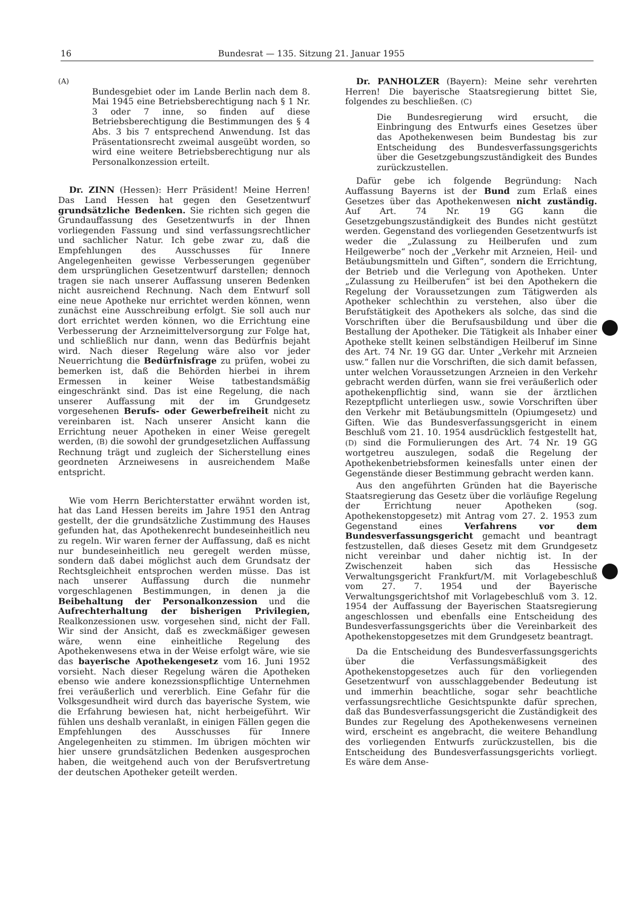16 Bundesrat — 135. Sitzung 21. Januar 1955
(A)
Bundesgebiet oder im Lande Berlin nach dem 8. Mai 1945 eine Betriebsberechtigung nach § 1 Nr. 3 oder 7 inne, so finden auf diese Betriebsberechtigung die Bestimmungen des § 4 Abs. 3 bis 7 entsprechend Anwendung. Ist das Präsentationsrecht zweimal ausgeübt worden, so wird eine weitere Betriebsberechtigung nur als Personalkonzession erteilt.
Dr. ZINN (Hessen): Herr Präsident! Meine Herren! Das Land Hessen hat gegen den Gesetzentwurf grundsätzliche Bedenken. Sie richten sich gegen die Grundauffassung des Gesetzentwurfs in der Ihnen vorliegenden Fassung und sind verfassungsrechtlicher und sachlicher Natur. Ich gebe zwar zu, daß die Empfehlungen des Ausschusses für Innere Angelegenheiten gewisse Verbesserungen gegenüber dem ursprünglichen Gesetzentwurf darstellen; dennoch tragen sie nach unserer Auffassung unseren Bedenken nicht ausreichend Rechnung. Nach dem Entwurf soll eine neue Apotheke nur errichtet werden können, wenn zunächst eine Ausschreibung erfolgt. Sie soll auch nur dort errichtet werden können, wo die Errichtung eine Verbesserung der Arzneimittelversorgung zur Folge hat, und schließlich nur dann, wenn das Bedürfnis bejaht wird. Nach dieser Regelung wäre also vor jeder Neuerrichtung die Bedürfnisfrage zu prüfen, wobei zu bemerken ist, daß die Behörden hierbei in ihrem Ermessen in keiner Weise tatbestandsmäßig eingeschränkt sind. Das ist eine Regelung, die nach unserer Auffassung mit der im Grundgesetz vorgesehenen Berufs- oder Gewerbefreiheit nicht zu vereinbaren ist. Nach unserer Ansicht kann die Errichtung neuer Apotheken in einer Weise geregelt werden, (B) die sowohl der grundgesetzlichen Auffassung Rechnung trägt und zugleich der Sicherstellung eines geordneten Arzneiwesens in ausreichendem Maße entspricht.
Wie vom Herrn Berichterstatter erwähnt worden ist, hat das Land Hessen bereits im Jahre 1951 den Antrag gestellt, der die grundsätzliche Zustimmung des Hauses gefunden hat, das Apothekenrecht bundeseinheitlich neu zu regeln. Wir waren ferner der Auffassung, daß es nicht nur bundeseinheitlich neu geregelt werden müsse, sondern daß dabei möglichst auch dem Grundsatz der Rechtsgleichheit entsprochen werden müsse. Das ist nach unserer Auffassung durch die nunmehr vorgeschlagenen Bestimmungen, in denen ja die Beibehaltung der Personalkonzession und die Aufrechterhaltung der bisherigen Privilegien, Realkonzessionen usw. vorgesehen sind, nicht der Fall. Wir sind der Ansicht, daß es zweckmäßiger gewesen wäre, wenn eine einheitliche Regelung des Apothekenwesens etwa in der Weise erfolgt wäre, wie sie das bayerische Apothekengesetz vom 16. Juni 1952 vorsieht. Nach dieser Regelung wären die Apotheken ebenso wie andere konezssionspflichtige Unternehmen frei veräußerlich und vererblich. Eine Gefahr für die Volksgesundheit wird durch das bayerische System, wie die Erfahrung bewiesen hat, nicht herbeigeführt. Wir fühlen uns deshalb veranlaßt, in einigen Fällen gegen die Empfehlungen des Ausschusses für Innere Angelegenheiten zu stimmen. Im übrigen möchten wir hier unsere grundsätzlichen Bedenken ausgesprochen haben, die weitgehend auch von der Berufsvertretung der deutschen Apotheker geteilt werden.
Dr. PANHOLZER (Bayern): Meine sehr verehrten Herren! Die bayerische Staatsregierung bittet Sie, folgendes zu beschließen. (C)
Die Bundesregierung wird ersucht, die Einbringung des Entwurfs eines Gesetzes über das Apothekenwesen beim Bundestag bis zur Entscheidung des Bundesverfassungsgerichts über die Gesetzgebungszuständigkeit des Bundes zurückzustellen.
Dafür gebe ich folgende Begründung: Nach Auffassung Bayerns ist der Bund zum Erlaß eines Gesetzes über das Apothekenwesen nicht zuständig. Auf Art. 74 Nr. 19 GG kann die Gesetzgebungszuständigkeit des Bundes nicht gestützt werden. Gegenstand des vorliegenden Gesetzentwurfs ist weder die „Zulassung zu Heilberufen und zum Heilgewerbe“ noch der „Verkehr mit Arzneien, Heil- und Betäubungsmitteln und Giften“, sondern die Errichtung, der Betrieb und die Verlegung von Apotheken. Unter „Zulassung zu Heilberufen“ ist bei den Apothekern die Regelung der Voraussetzungen zum Tätigwerden als Apotheker schlechthin zu verstehen, also über die Berufstätigkeit des Apothekers als solche, das sind die Vorschriften über die Berufsausbildung und über die Bestallung der Apotheker. Die Tätigkeit als Inhaber einer Apotheke stellt keinen selbständigen Heilberuf im Sinne des Art. 74 Nr. 19 GG dar. Unter „Verkehr mit Arzneien usw.“ fallen nur die Vorschriften, die sich damit befassen, unter welchen Voraussetzungen Arzneien in den Verkehr gebracht werden dürfen, wann sie frei veräußerlich oder apothekenpflichtig sind, wann sie der ärztlichen Rezeptpflicht unterliegen usw., sowie Vorschriften über den Verkehr mit Betäubungsmitteln (Opiumgesetz) und Giften. Wie das Bundesverfassungsgericht in einem Beschluß vom 21. 10. 1954 ausdrücklich festgestellt hat, (D) sind die Formulierungen des Art. 74 Nr. 19 GG wortgetreu auszulegen, sodaß die Regelung der Apothekenbetriebsformen keinesfalls unter einen der Gegenstände dieser Bestimmung gebracht werden kann.
Aus den angeführten Gründen hat die Bayerische Staatsregierung das Gesetz über die vorläufige Regelung der Errichtung neuer Apotheken (sog. Apothekenstopgesetz) mit Antrag vom 27. 2. 1953 zum Gegenstand eines Verfahrens vor dem Bundesverfassungsgericht gemacht und beantragt festzustellen, daß dieses Gesetz mit dem Grundgesetz nicht vereinbar und daher nichtig ist. In der Zwischenzeit haben sich das Hessische Verwaltungsgericht Frankfurt/M. mit Vorlagebeschluß vom 27. 7. 1954 und der Bayerische Verwaltungsgerichtshof mit Vorlagebeschluß vom 3. 12. 1954 der Auffassung der Bayerischen Staatsregierung angeschlossen und ebenfalls eine Entscheidung des Bundesverfassungsgerichts über die Vereinbarkeit des Apothekenstopgesetzes mit dem Grundgesetz beantragt.
Da die Entscheidung des Bundesverfassungsgerichts über die Verfassungsmäßigkeit des Apothekenstopgesetzes auch für den vorliegenden Gesetzentwurf von ausschlaggebender Bedeutung ist und immerhin beachtliche, sogar sehr beachtliche verfassungsrechtliche Gesichtspunkte dafür sprechen, daß das Bundesverfassungsgericht die Zuständigkeit des Bundes zur Regelung des Apothekenwesens verneinen wird, erscheint es angebracht, die weitere Behandlung des vorliegenden Entwurfs zurückzustellen, bis die Entscheidung des Bundesverfassungsgerichts vorliegt. Es wäre dem Anse-